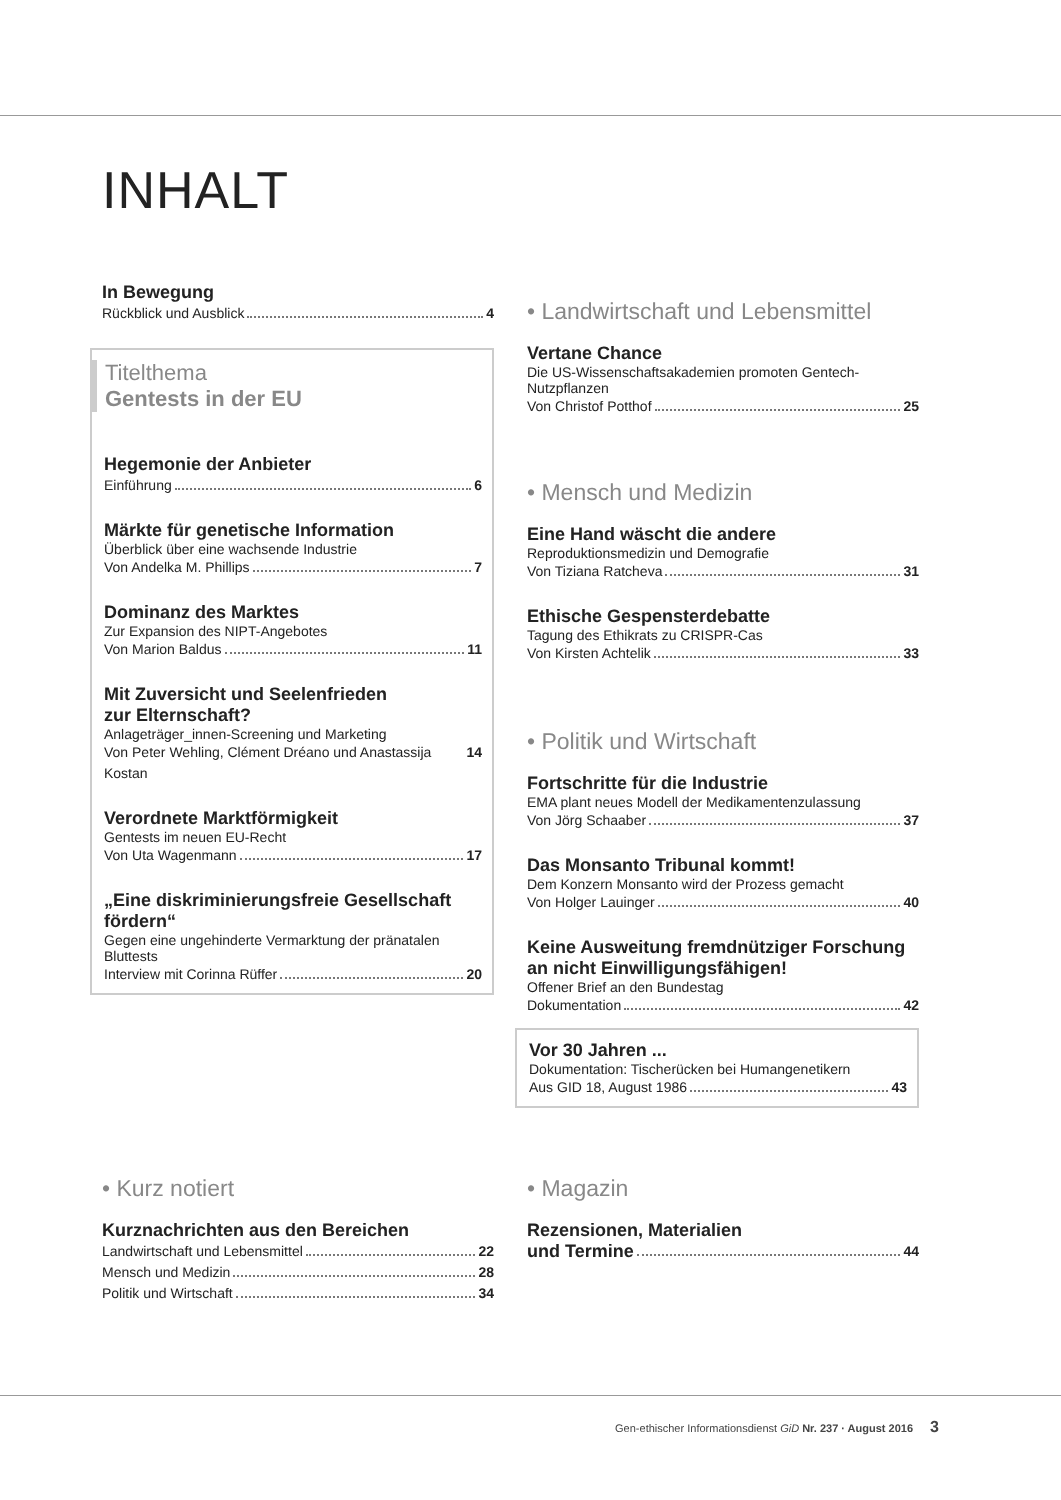INHALT
In Bewegung
Rückblick und Ausblick 4
Titelthema
Gentests in der EU
Hegemonie der Anbieter
Einführung 6
Märkte für genetische Information
Überblick über eine wachsende Industrie
Von Andelka M. Phillips 7
Dominanz des Marktes
Zur Expansion des NIPT-Angebotes
Von Marion Baldus 11
Mit Zuversicht und Seelenfrieden
zur Elternschaft?
Anlageträger_innen-Screening und Marketing
Von Peter Wehling, Clément Dréano und Anastassija Kostan 14
Verordnete Marktförmigkeit
Gentests im neuen EU-Recht
Von Uta Wagenmann 17
„Eine diskriminierungsfreie Gesellschaft fördern“
Gegen eine ungehinderte Vermarktung der pränatalen Bluttests
Interview mit Corinna Rüffer 20
• Landwirtschaft und Lebensmittel
Vertane Chance
Die US-Wissenschaftsakademien promoten Gentech-Nutzpflanzen
Von Christof Potthof 25
• Mensch und Medizin
Eine Hand wäscht die andere
Reproduktionsmedizin und Demografie
Von Tiziana Ratcheva 31
Ethische Gespensterdebatte
Tagung des Ethikrats zu CRISPR-Cas
Von Kirsten Achtelik 33
• Politik und Wirtschaft
Fortschritte für die Industrie
EMA plant neues Modell der Medikamentenzulassung
Von Jörg Schaaber 37
Das Monsanto Tribunal kommt!
Dem Konzern Monsanto wird der Prozess gemacht
Von Holger Lauinger 40
Keine Ausweitung fremdnütziger Forschung an nicht Einwilligungsfähigen!
Offener Brief an den Bundestag
Dokumentation 42
Vor 30 Jahren ...
Dokumentation: Tischerücken bei Humangenetikern
Aus GID 18, August 1986 43
• Kurz notiert
Kurznachrichten aus den Bereichen
Landwirtschaft und Lebensmittel 22
Mensch und Medizin 28
Politik und Wirtschaft 34
• Magazin
Rezensionen, Materialien
und Termine 44
Gen-ethischer Informationsdienst GiD Nr. 237 · August 2016 3